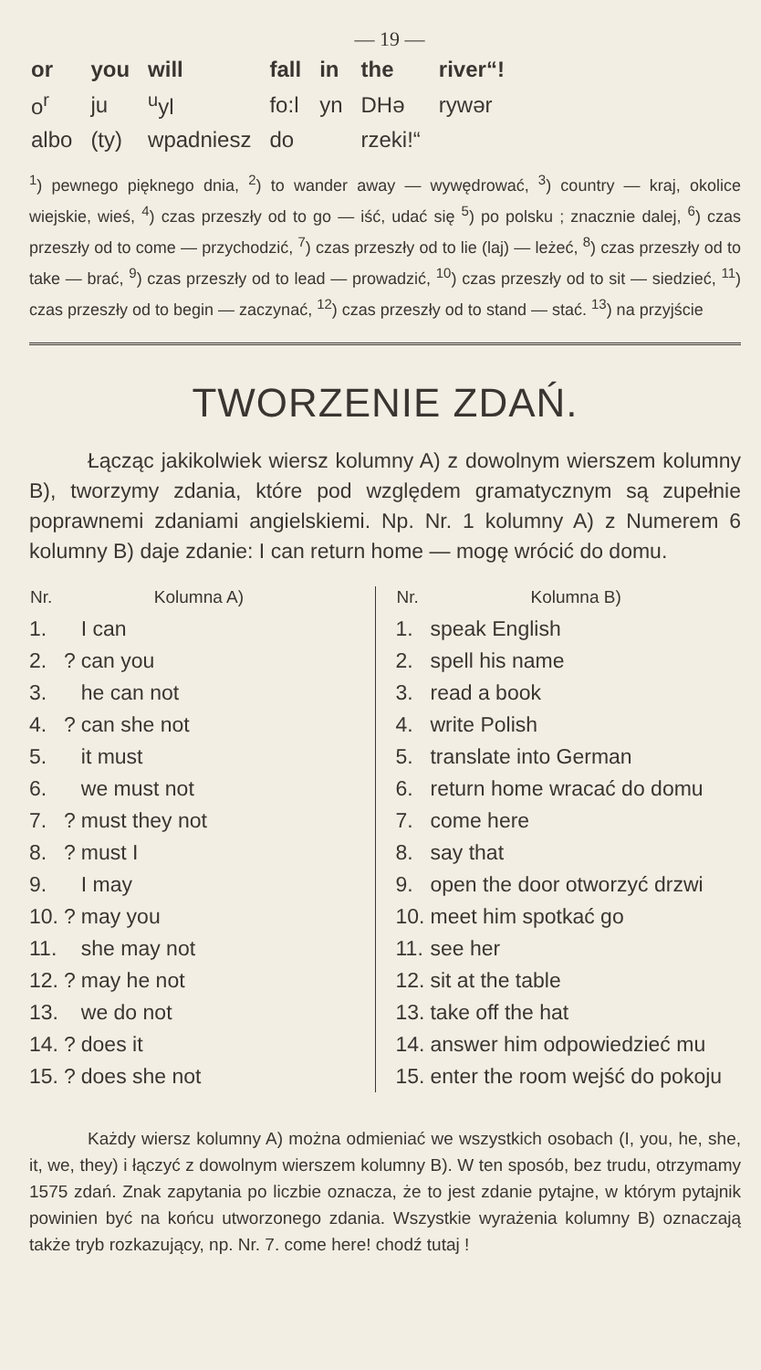— 19 —
| or | you | will | fall | in | the | river“! |
| o<sup>r</sup> | ju | <sup>u</sup> yl | fo:l | yn | DHə | rywər |
| albo | (ty) | wpadniesz | do | | rzeki!“ | |
<sup>1</sup>) pewnego pięknego dnia, <sup>2</sup>) to wander away — wywędrować, <sup>3</sup>) country — kraj, okolice wiejskie, wieś, <sup>4</sup>) czas przeszły od to go — iść, udać się <sup>5</sup>) po polsku ; znacznie dalej, <sup>6</sup>) czas przeszły od to come — przychodzić, <sup>7</sup>) czas przeszły od to lie (laj) — leżeć, <sup>8</sup>) czas przeszły od to take — brać, <sup>9</sup>) czas przeszły od to lead — prowadzić, <sup>10</sup>) czas przeszły od to sit — siedzieć, <sup>11</sup>) czas przeszły od to begin — zaczynać, <sup>12</sup>) czas przeszły od to stand — stać. <sup>13</sup>) na przyjście
TWORZENIE ZDAŃ.
Łącząc jakikolwiek wiersz kolumny A) z dowolnym wierszem kolumny B), tworzymy zdania, które pod względem gramatycznym są zupełnie poprawnemi zdaniami angielskiemi. Np. Nr. 1 kolumny A) z Numerem 6 kolumny B) daje zdanie: I can return home — mogę wrócić do domu.
| Nr. | | Kolumna A) |
| --- | --- | --- |
| 1. | | I can |
| 2. | ? | can you |
| 3. | | he can not |
| 4. | ? | can she not |
| 5. | | it must |
| 6. | | we must not |
| 7. | ? | must they not |
| 8. | ? | must I |
| 9. | | I may |
| 10. | ? | may you |
| 11. | | she may not |
| 12. | ? | may he not |
| 13. | | we do not |
| 14. | ? | does it |
| 15. | ? | does she not |
| Nr. | Kolumna B) |
| --- | --- |
| 1. | speak English |
| 2. | spell his name |
| 3. | read a book |
| 4. | write Polish |
| 5. | translate into German |
| 6. | return home wracać do domu |
| 7. | come here |
| 8. | say that |
| 9. | open the door otworzyć drzwi |
| 10. | meet him spotkać go |
| 11. | see her |
| 12. | sit at the table |
| 13. | take off the hat |
| 14. | answer him odpowiedzieć mu |
| 15. | enter the room wejść do pokoju |
Każdy wiersz kolumny A) można odmieniać we wszystkich osobach (I, you, he, she, it, we, they) i łączyć z dowolnym wierszem kolumny B). W ten sposób, bez trudu, otrzymamy 1575 zdań. Znak zapytania po liczbie oznacza, że to jest zdanie pytajne, w którym pytajnik powinien być na końcu utworzonego zdania. Wszystkie wyrażenia kolumny B) oznaczają także tryb rozkazujący, np. Nr. 7. come here! chodź tutaj !